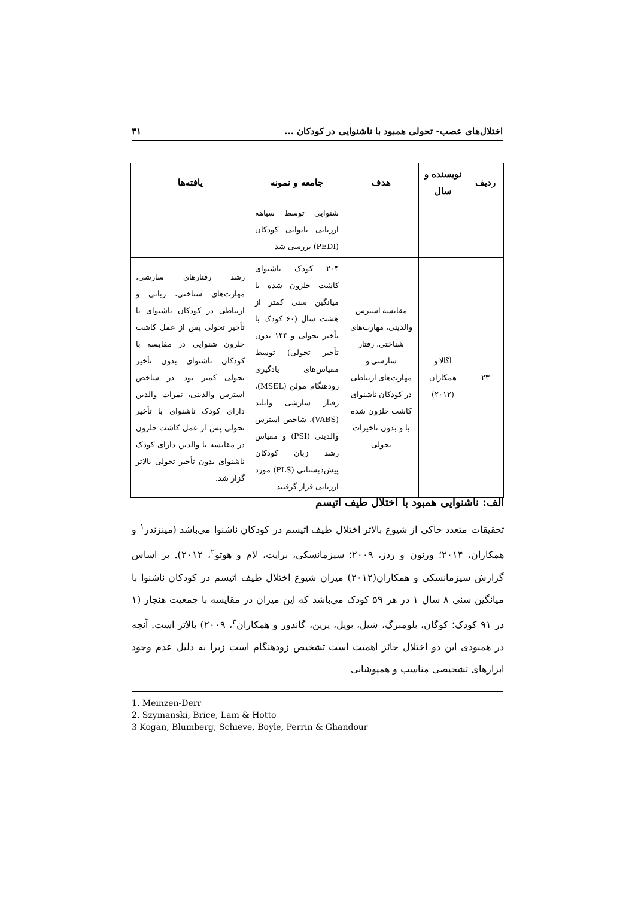اختلال‌های عصب- تحولی همبود با ناشنوایی در کودکان ... ۳۱
| ردیف | نویسنده و سال | هدف | جامعه و نمونه | یافته‌ها |
| --- | --- | --- | --- | --- |
| | | | شنوایی توسط سیاهه ارزیابی ناتوانی کودکان (PEDI) بررسی شد | |
| ۲۳ | اگالا و همکاران (۲۰۱۲) | مقایسه استرس والدینی، مهارت‌های شناختی، رفتار سازشی و مهارت‌های ارتباطی در کودکان ناشنوای کاشت حلزون شده با و بدون تاخیرات تحولی | ۲۰۴ کودک ناشنوای کاشت حلزون شده با میانگین سنی کمتر از هشت سال (۶۰ کودک با تأخیر تحولی و ۱۴۴ بدون تأخیر تحولی) توسط مقیاس‌های یادگیری زودهنگام مولن (MSEL)، رفتار سازشی وایلند (VABS)، شاخص استرس والدینی (PSI) و مقیاس رشد زبان کودکان پیش‌دبستانی (PLS) مورد ارزیابی قرار گرفتند | رشد رفتارهای سازشی، مهارت‌های شناختی، زبانی و ارتباطی در کودکان ناشنوای با تأخیر تحولی پس از عمل کاشت حلزون شنوایی در مقایسه با کودکان ناشنوای بدون تأخیر تحولی کمتر بود. در شاخص استرس والدینی، نمرات والدین دارای کودک ناشنوای با تأخیر تحولی پس از عمل کاشت حلزون در مقایسه با والدین دارای کودک ناشنوای بدون تأخیر تحولی بالاتر گزار شد. |
الف: ناشنوایی همبود با اختلال طیف اتیسم
تحقیقات متعدد حاکی از شیوع بالاتر اختلال طیف اتیسم در کودکان ناشنوا می‌باشد (مینزندر<sup>۱</sup> و همکاران، ۲۰۱۴؛ ورنون و ردز، ۲۰۰۹؛ سیزمانسکی، برایت، لام و هوتو<sup>۲</sup>، ۲۰۱۲). بر اساس گزارش سیزمانسکی و همکاران(۲۰۱۲) میزان شیوع اختلال طیف اتیسم در کودکان ناشنوا با میانگین سنی ۸ سال ۱ در هر ۵۹ کودک می‌باشد که این میزان در مقایسه با جمعیت هنجار (۱ در ۹۱ کودک؛ کوگان، بلومبرگ، شیل، بویل، پرین، گاندور و همکاران<sup>۳</sup>، ۲۰۰۹) بالاتر است. آنچه در همبودی این دو اختلال حائز اهمیت است تشخیص زودهنگام است زیرا به دلیل عدم وجود ابزارهای تشخیصی مناسب و همپوشانی
1. Meinzen-Derr
2. Szymanski, Brice, Lam & Hotto
3 Kogan, Blumberg, Schieve, Boyle, Perrin & Ghandour